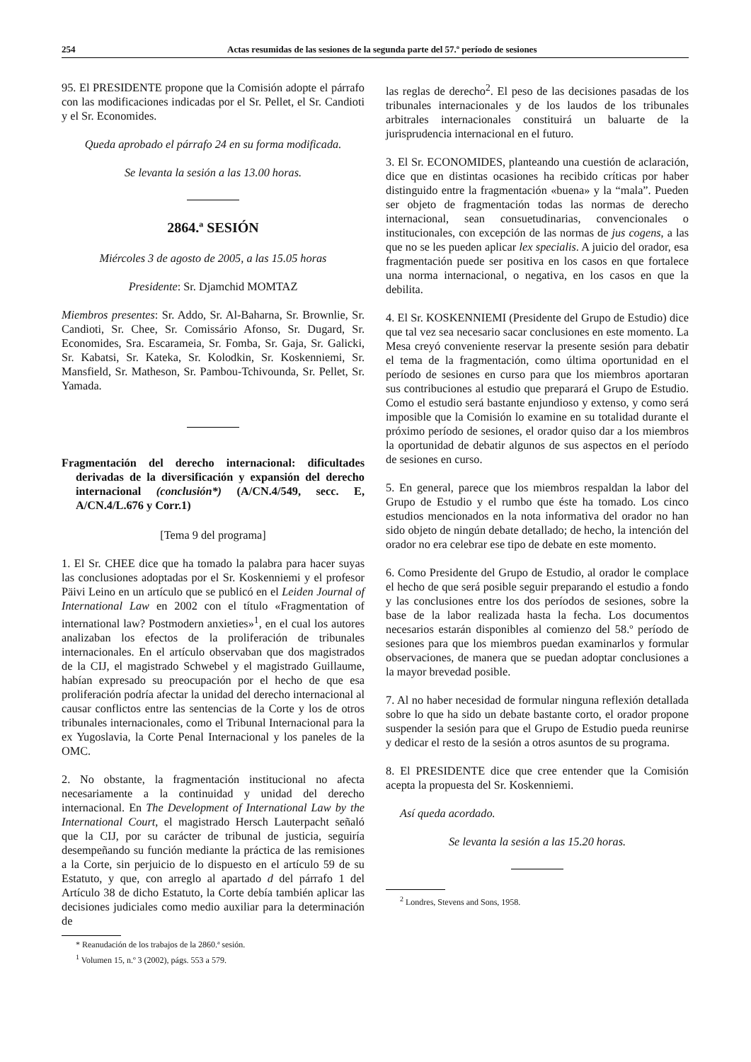254 Actas resumidas de las sesiones de la segunda parte del 57.º período de sesiones
95. El PRESIDENTE propone que la Comisión adopte el párrafo con las modificaciones indicadas por el Sr. Pellet, el Sr. Candioti y el Sr. Economides.
Queda aprobado el párrafo 24 en su forma modificada.
Se levanta la sesión a las 13.00 horas.
2864.ª SESIÓN
Miércoles 3 de agosto de 2005, a las 15.05 horas
Presidente: Sr. Djamchid MOMTAZ
Miembros presentes: Sr. Addo, Sr. Al-Baharna, Sr. Brownlie, Sr. Candioti, Sr. Chee, Sr. Comissário Afonso, Sr. Dugard, Sr. Economides, Sra. Escarameia, Sr. Fomba, Sr. Gaja, Sr. Galicki, Sr. Kabatsi, Sr. Kateka, Sr. Kolodkin, Sr. Koskenniemi, Sr. Mansfield, Sr. Matheson, Sr. Pambou-Tchivounda, Sr. Pellet, Sr. Yamada.
Fragmentación del derecho internacional: dificultades derivadas de la diversificación y expansión del derecho internacional (conclusión*) (A/CN.4/549, secc. E, A/CN.4/L.676 y Corr.1)
[Tema 9 del programa]
1. El Sr. CHEE dice que ha tomado la palabra para hacer suyas las conclusiones adoptadas por el Sr. Koskenniemi y el profesor Päivi Leino en un artículo que se publicó en el Leiden Journal of International Law en 2002 con el título «Fragmentation of international law? Postmodern anxieties»<sup>1</sup>, en el cual los autores analizaban los efectos de la proliferación de tribunales internacionales. En el artículo observaban que dos magistrados de la CIJ, el magistrado Schwebel y el magistrado Guillaume, habían expresado su preocupación por el hecho de que esa proliferación podría afectar la unidad del derecho internacional al causar conflictos entre las sentencias de la Corte y los de otros tribunales internacionales, como el Tribunal Internacional para la ex Yugoslavia, la Corte Penal Internacional y los paneles de la OMC.
2. No obstante, la fragmentación institucional no afecta necesariamente a la continuidad y unidad del derecho internacional. En The Development of International Law by the International Court, el magistrado Hersch Lauterpacht señaló que la CIJ, por su carácter de tribunal de justicia, seguiría desempeñando su función mediante la práctica de las remisiones a la Corte, sin perjuicio de lo dispuesto en el artículo 59 de su Estatuto, y que, con arreglo al apartado d del párrafo 1 del Artículo 38 de dicho Estatuto, la Corte debía también aplicar las decisiones judiciales como medio auxiliar para la determinación de
* Reanudación de los trabajos de la 2860.ª sesión.
<sup>1</sup> Volumen 15, n.º 3 (2002), págs. 553 a 579.
las reglas de derecho<sup>2</sup>. El peso de las decisiones pasadas de los tribunales internacionales y de los laudos de los tribunales arbitrales internacionales constituirá un baluarte de la jurisprudencia internacional en el futuro.
3. El Sr. ECONOMIDES, planteando una cuestión de aclaración, dice que en distintas ocasiones ha recibido críticas por haber distinguido entre la fragmentación «buena» y la “mala”. Pueden ser objeto de fragmentación todas las normas de derecho internacional, sean consuetudinarias, convencionales o institucionales, con excepción de las normas de jus cogens, a las que no se les pueden aplicar lex specialis. A juicio del orador, esa fragmentación puede ser positiva en los casos en que fortalece una norma internacional, o negativa, en los casos en que la debilita.
4. El Sr. KOSKENNIEMI (Presidente del Grupo de Estudio) dice que tal vez sea necesario sacar conclusiones en este momento. La Mesa creyó conveniente reservar la presente sesión para debatir el tema de la fragmentación, como última oportunidad en el período de sesiones en curso para que los miembros aportaran sus contribuciones al estudio que preparará el Grupo de Estudio. Como el estudio será bastante enjundioso y extenso, y como será imposible que la Comisión lo examine en su totalidad durante el próximo período de sesiones, el orador quiso dar a los miembros la oportunidad de debatir algunos de sus aspectos en el período de sesiones en curso.
5. En general, parece que los miembros respaldan la labor del Grupo de Estudio y el rumbo que éste ha tomado. Los cinco estudios mencionados en la nota informativa del orador no han sido objeto de ningún debate detallado; de hecho, la intención del orador no era celebrar ese tipo de debate en este momento.
6. Como Presidente del Grupo de Estudio, al orador le complace el hecho de que será posible seguir preparando el estudio a fondo y las conclusiones entre los dos períodos de sesiones, sobre la base de la labor realizada hasta la fecha. Los documentos necesarios estarán disponibles al comienzo del 58.º período de sesiones para que los miembros puedan examinarlos y formular observaciones, de manera que se puedan adoptar conclusiones a la mayor brevedad posible.
7. Al no haber necesidad de formular ninguna reflexión detallada sobre lo que ha sido un debate bastante corto, el orador propone suspender la sesión para que el Grupo de Estudio pueda reunirse y dedicar el resto de la sesión a otros asuntos de su programa.
8. El PRESIDENTE dice que cree entender que la Comisión acepta la propuesta del Sr. Koskenniemi.
Así queda acordado.
Se levanta la sesión a las 15.20 horas.
<sup>2</sup> Londres, Stevens and Sons, 1958.